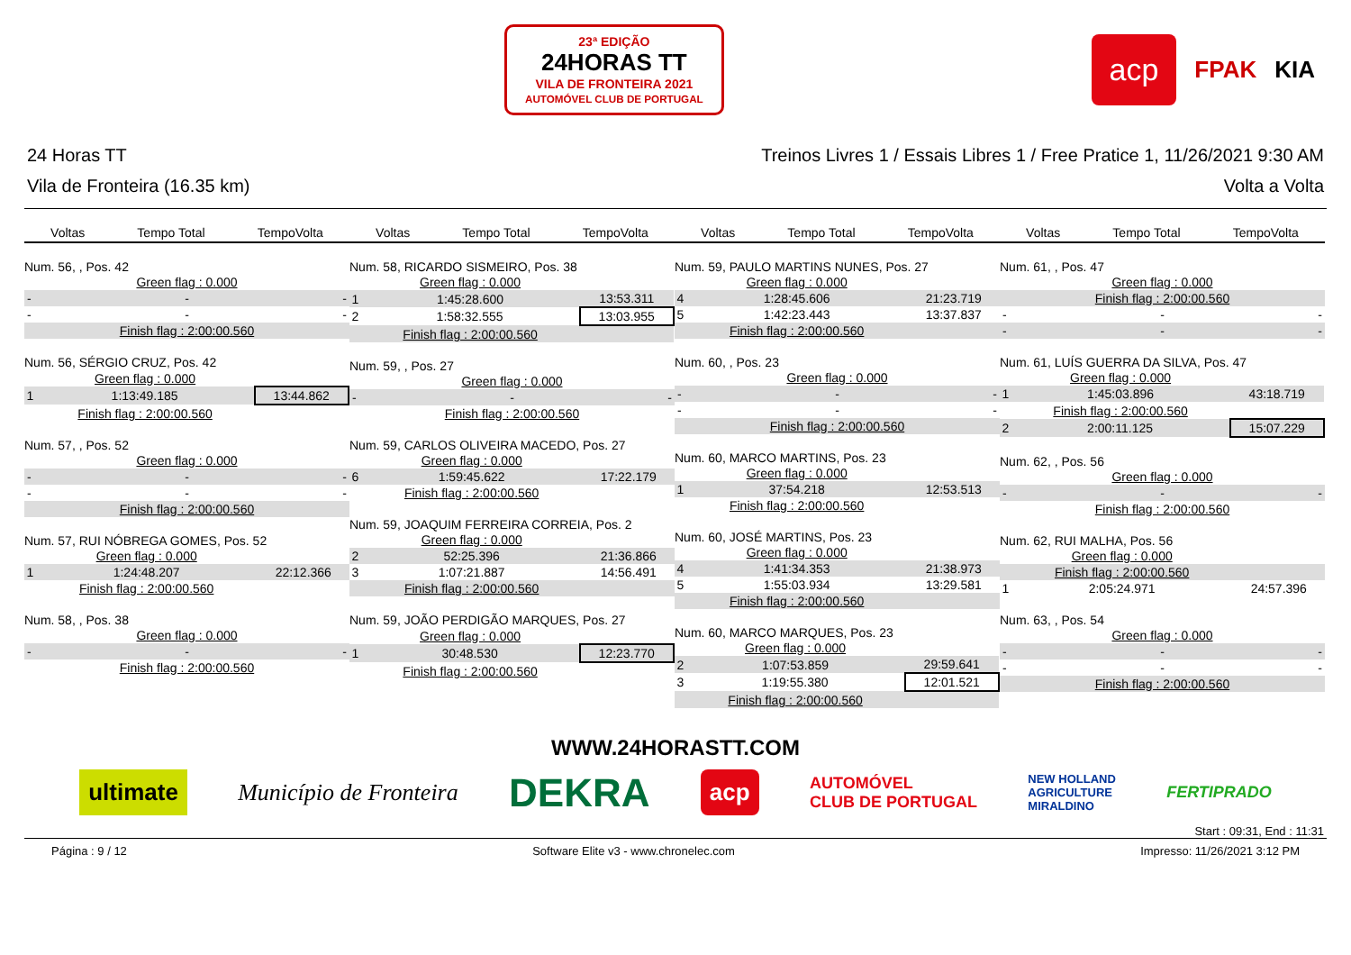23ª EDIÇÃO
24HORAS TT
VILA DE FRONTEIRA 2021
AUTOMÓVEL CLUB DE PORTUGAL
acp FPAK KIA
24 Horas TT Treinos Livres 1 / Essais Libres 1 / Free Pratice 1, 11/26/2021 9:30 AM
Vila de Fronteira (16.35 km) Volta a Volta
Voltas Tempo Total TempoVolta
Num. 56, , Pos. 42
| | Green flag : 0.000 | |
| - | - | - |
| - | - | - |
| | Finish flag : 2:00:00.560 | |
Num. 56, SÉRGIO CRUZ, Pos. 42
| | Green flag : 0.000 | |
| 1 | 1:13:49.185 | 13:44.862 |
| | Finish flag : 2:00:00.560 | |
Num. 57, , Pos. 52
| | Green flag : 0.000 | |
| - | - | - |
| - | - | - |
| | Finish flag : 2:00:00.560 | |
Num. 57, RUI NÓBREGA GOMES, Pos. 52
| | Green flag : 0.000 | |
| 1 | 1:24:48.207 | 22:12.366 |
| | Finish flag : 2:00:00.560 | |
Num. 58, , Pos. 38
| | Green flag : 0.000 | |
| - | - | - |
| | Finish flag : 2:00:00.560 | |
Voltas Tempo Total TempoVolta
Num. 58, RICARDO SISMEIRO, Pos. 38
| | Green flag : 0.000 | |
| 1 | 1:45:28.600 | 13:53.311 |
| 2 | 1:58:32.555 | 13:03.955 |
| | Finish flag : 2:00:00.560 | |
Num. 59, , Pos. 27
| | Green flag : 0.000 | |
| - | - | - |
| | Finish flag : 2:00:00.560 | |
Num. 59, CARLOS OLIVEIRA MACEDO, Pos. 27
| | Green flag : 0.000 | |
| 6 | 1:59:45.622 | 17:22.179 |
| | Finish flag : 2:00:00.560 | |
Num. 59, JOAQUIM FERREIRA CORREIA, Pos. 2
| | Green flag : 0.000 | |
| 2 | 52:25.396 | 21:36.866 |
| 3 | 1:07:21.887 | 14:56.491 |
| | Finish flag : 2:00:00.560 | |
Num. 59, JOÃO PERDIGÃO MARQUES, Pos. 27
| | Green flag : 0.000 | |
| 1 | 30:48.530 | 12:23.770 |
| | Finish flag : 2:00:00.560 | |
Voltas Tempo Total TempoVolta
Num. 59, PAULO MARTINS NUNES, Pos. 27
| | Green flag : 0.000 | |
| 4 | 1:28:45.606 | 21:23.719 |
| 5 | 1:42:23.443 | 13:37.837 |
| | Finish flag : 2:00:00.560 | |
Num. 60, , Pos. 23
| | Green flag : 0.000 | |
| - | - | - |
| - | - | - |
| | Finish flag : 2:00:00.560 | |
Num. 60, MARCO MARTINS, Pos. 23
| | Green flag : 0.000 | |
| 1 | 37:54.218 | 12:53.513 |
| | Finish flag : 2:00:00.560 | |
Num. 60, JOSÉ MARTINS, Pos. 23
| | Green flag : 0.000 | |
| 4 | 1:41:34.353 | 21:38.973 |
| 5 | 1:55:03.934 | 13:29.581 |
| | Finish flag : 2:00:00.560 | |
Num. 60, MARCO MARQUES, Pos. 23
| | Green flag : 0.000 | |
| 2 | 1:07:53.859 | 29:59.641 |
| 3 | 1:19:55.380 | 12:01.521 |
| | Finish flag : 2:00:00.560 | |
Voltas Tempo Total TempoVolta
Num. 61, , Pos. 47
| | Green flag : 0.000 | |
| | Finish flag : 2:00:00.560 | |
| - | - | - |
| - | - | - |
Num. 61, LUÍS GUERRA DA SILVA, Pos. 47
| | Green flag : 0.000 | |
| 1 | 1:45:03.896 | 43:18.719 |
| | Finish flag : 2:00:00.560 | |
| 2 | 2:00:11.125 | 15:07.229 |
Num. 62, , Pos. 56
| | Green flag : 0.000 | |
| - | - | - |
| | Finish flag : 2:00:00.560 | |
Num. 62, RUI MALHA, Pos. 56
| | Green flag : 0.000 | |
| | Finish flag : 2:00:00.560 | |
| 1 | 2:05:24.971 | 24:57.396 |
Num. 63, , Pos. 54
| | Green flag : 0.000 | |
| - | - | - |
| - | - | - |
| | Finish flag : 2:00:00.560 | |
WWW.24HORASTT.COM
ultimate Município de Fronteira DEKRA acp AUTOMÓVEL
CLUB DE PORTUGAL NEW HOLLAND
AGRICULTURE
MIRALDINO FERTIPRADO
Start : 09:31, End : 11:31
Página : 9 / 12 Software Elite v3 - www.chronelec.com Impresso: 11/26/2021 3:12 PM